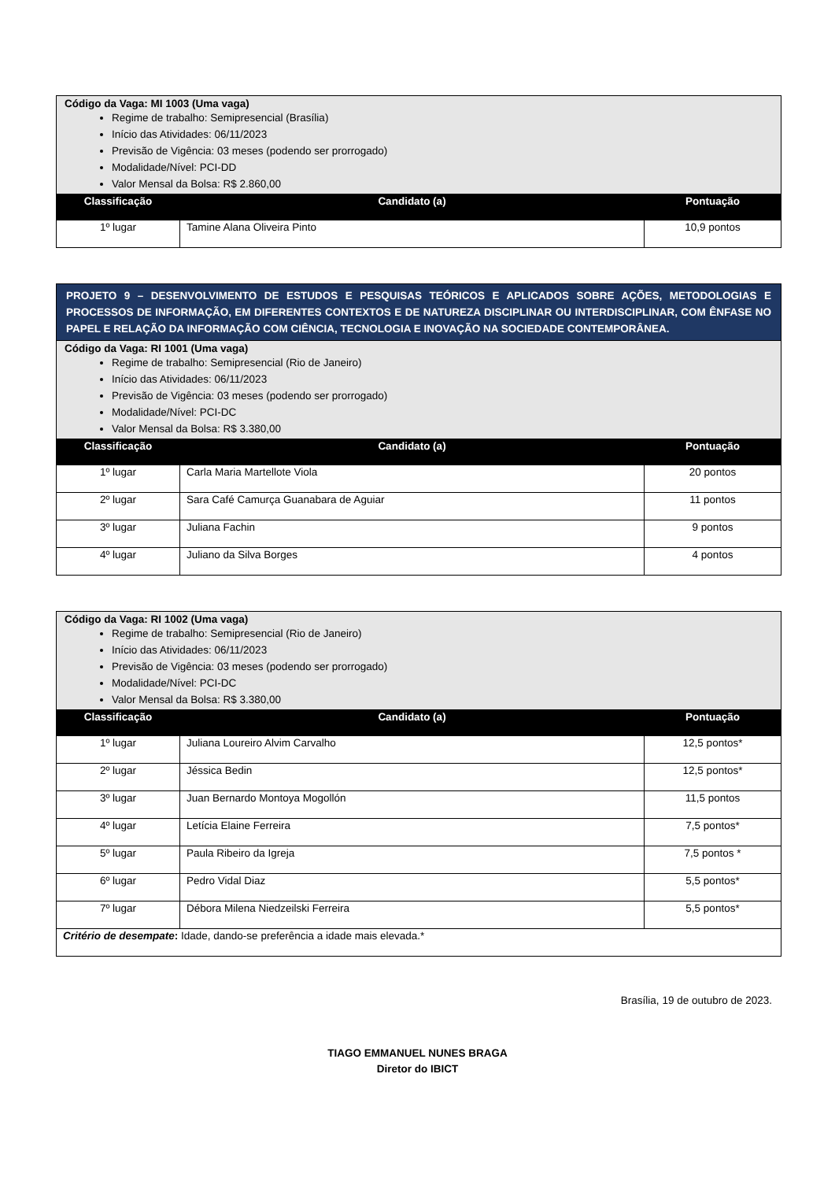| Código da Vaga: MI 1003 (Uma vaga) Regime de trabalho: Semipresencial (Brasília) Início das Atividades: 06/11/2023 Previsão de Vigência: 03 meses (podendo ser prorrogado) Modalidade/Nível: PCI-DD Valor Mensal da Bolsa: R$ 2.860,00 | | |
| Classificação | Candidato (a) | Pontuação |
| 1º lugar | Tamine Alana Oliveira Pinto | 10,9 pontos |
| PROJETO 9 – DESENVOLVIMENTO DE ESTUDOS E PESQUISAS TEÓRICOS E APLICADOS SOBRE AÇÕES, METODOLOGIAS E PROCESSOS DE INFORMAÇÃO, EM DIFERENTES CONTEXTOS E DE NATUREZA DISCIPLINAR OU INTERDISCIPLINAR, COM ÊNFASE NO PAPEL E RELAÇÃO DA INFORMAÇÃO COM CIÊNCIA, TECNOLOGIA E INOVAÇÃO NA SOCIEDADE CONTEMPORÂNEA. | | |
| Código da Vaga: RI 1001 (Uma vaga) Regime de trabalho: Semipresencial (Rio de Janeiro) Início das Atividades: 06/11/2023 Previsão de Vigência: 03 meses (podendo ser prorrogado) Modalidade/Nível: PCI-DC Valor Mensal da Bolsa: R$ 3.380,00 | | |
| Classificação | Candidato (a) | Pontuação |
| 1º lugar | Carla Maria Martellote Viola | 20 pontos |
| 2º lugar | Sara Café Camurça Guanabara de Aguiar | 11 pontos |
| 3º lugar | Juliana Fachin | 9 pontos |
| 4º lugar | Juliano da Silva Borges | 4 pontos |
| Código da Vaga: RI 1002 (Uma vaga) Regime de trabalho: Semipresencial (Rio de Janeiro) Início das Atividades: 06/11/2023 Previsão de Vigência: 03 meses (podendo ser prorrogado) Modalidade/Nível: PCI-DC Valor Mensal da Bolsa: R$ 3.380,00 | | |
| Classificação | Candidato (a) | Pontuação |
| 1º lugar | Juliana Loureiro Alvim Carvalho | 12,5 pontos* |
| 2º lugar | Jéssica Bedin | 12,5 pontos* |
| 3º lugar | Juan Bernardo Montoya Mogollón | 11,5 pontos |
| 4º lugar | Letícia Elaine Ferreira | 7,5 pontos* |
| 5º lugar | Paula Ribeiro da Igreja | 7,5 pontos * |
| 6º lugar | Pedro Vidal Diaz | 5,5 pontos* |
| 7º lugar | Débora Milena Niedzeilski Ferreira | 5,5 pontos* |
| Critério de desempate : Idade, dando-se preferência a idade mais elevada.* | | |
Brasília, 19 de outubro de 2023.
TIAGO EMMANUEL NUNES BRAGA
Diretor do IBICT